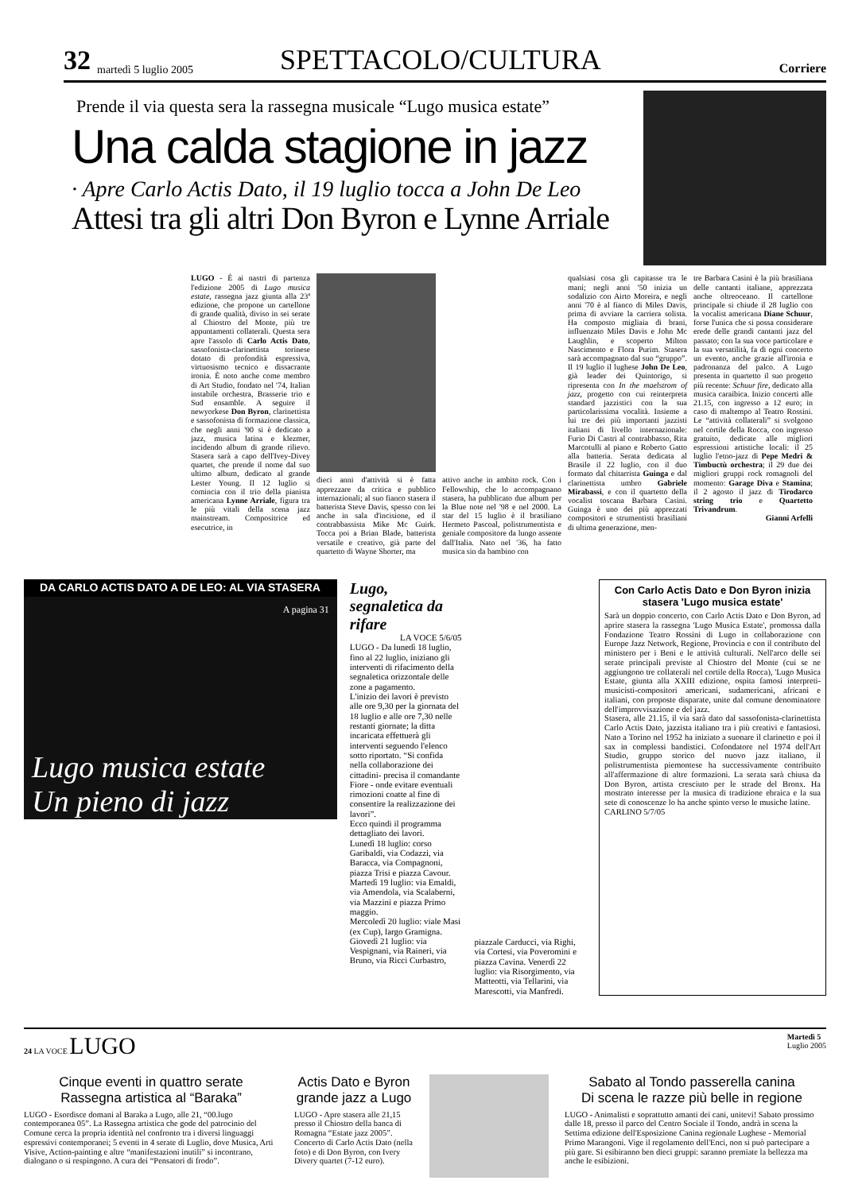32 martedì 5 luglio 2005 SPETTACOLO/CULTURA Corriere
Prende il via questa sera la rassegna musicale “Lugo musica estate”
Una calda stagione in jazz
· Apre Carlo Actis Dato, il 19 luglio tocca a John De Leo
Attesi tra gli altri Don Byron e Lynne Arriale
LUGO - È ai nastri di partenza l'edizione 2005 di Lugo musica estate, rassegna jazz giunta alla 23ª edizione, che propone un cartellone di grande qualità, diviso in sei serate al Chiostro del Monte, più tre appuntamenti collaterali. Questa sera apre l'assolo di Carlo Actis Dato, sassofonista-clarinettista torinese dotato di profondità espressiva, virtuosismo tecnico e dissacrante ironia. È noto anche come membro di Art Studio, fondato nel '74, Italian instabile orchestra, Brasserie trio e Sud ensamble. A seguire il newyorkese Don Byron, clarinettista e sassofonista di formazione classica, che negli anni '90 si è dedicato a jazz, musica latina e klezmer, incidendo album di grande rilievo. Stasera sarà a capo dell'Ivey-Divey quartet, che prende il nome dal suo ultimo album, dedicato al grande Lester Young. Il 12 luglio si comincia con il trio della pianista americana Lynne Arriale, figura tra le più vitali della scena jazz mainstream. Compositrice ed esecutrice, in
dieci anni d'attività si è fatta apprezzare da critica e pubblico internazionali; al suo fianco stasera il batterista Steve Davis, spesso con lei anche in sala d'incisione, ed il contrabbassista Mike Mc Guirk. Tocca poi a Brian Blade, batterista versatile e creativo, già parte del quartetto di Wayne Shorter, ma
attivo anche in ambito rock. Con i Fellowship, che lo accompagnano stasera, ha pubblicato due album per la Blue note nel '98 e nel 2000. La star del 15 luglio è il brasiliano Hermeto Pascoal, polistrumentista e geniale compositore da lungo assente dall'Italia. Nato nel '36, ha fatto musica sin da bambino con
qualsiasi cosa gli capitasse tra le mani; negli anni '50 inizia un sodalizio con Airto Moreira, e negli anni '70 è al fianco di Miles Davis, prima di avviare la carriera solista. Ha composto migliaia di brani, influenzato Miles Davis e John Mc Laughlin, e scoperto Milton Nascimento e Flora Purim. Stasera sarà accompagnato dal suo “gruppo”. Il 19 luglio il lughese John De Leo, già leader dei Quintorigo, si ripresenta con In the maelstrom of jazz, progetto con cui reinterpreta standard jazzistici con la sua particolarissima vocalità. Insieme a lui tre dei più importanti jazzisti italiani di livello internazionale: Furio Di Castri al contrabbasso, Rita Marcotulli al piano e Roberto Gatto alla batteria. Serata dedicata al Brasile il 22 luglio, con il duo formato dal chitarrista Guinga e dal clarinettista umbro Gabriele Mirabassi, e con il quartetto della vocalist toscana Barbara Casini. Guinga è uno dei più apprezzati compositori e strumentisti brasiliani di ultima generazione, men-
tre Barbara Casini è la più brasiliana delle cantanti italiane, apprezzata anche oltreoceano. Il cartellone principale si chiude il 28 luglio con la vocalist americana Diane Schuur, forse l'unica che si possa considerare erede delle grandi cantanti jazz del passato; con la sua voce particolare e la sua versatilità, fa di ogni concerto un evento, anche grazie all'ironia e padronanza del palco. A Lugo presenta in quartetto il suo progetto più recente: Schuur fire, dedicato alla musica caraibica. Inizio concerti alle 21.15, con ingresso a 12 euro; in caso di maltempo al Teatro Rossini. Le “attività collaterali” si svolgono nel cortile della Rocca, con ingresso gratuito, dedicate alle migliori espressioni artistiche locali: il 25 luglio l'etno-jazz di Pepe Medri & Timbuctù orchestra; il 29 due dei migliori gruppi rock romagnoli del momento: Garage Diva e Stamina; il 2 agosto il jazz di Tirodarco string trio e Quartetto Trivandrum.
Gianni Arfelli
DA CARLO ACTIS DATO A DE LEO: AL VIA STASERA
A pagina 31
Lugo musica estate
Un pieno di jazz
Lugo, segnaletica da rifare
LA VOCE 5/6/05
LUGO - Da lunedì 18 luglio, fino al 22 luglio, iniziano gli interventi di rifacimento della segnaletica orizzontale delle zone a pagamento.
L'inizio dei lavori è previsto alle ore 9,30 per la giornata del 18 luglio e alle ore 7,30 nelle restanti giornate; la ditta incaricata effettuerà gli interventi seguendo l'elenco sotto riportato. “Si confida nella collaborazione dei cittadini- precisa il comandante Fiore - onde evitare eventuali rimozioni coatte al fine di consentire la realizzazione dei lavori”.
Ecco quindi il programma dettagliato dei lavori.
Lunedì 18 luglio: corso Garibaldi, via Codazzi, via Baracca, via Compagnoni, piazza Trisi e piazza Cavour.
Martedì 19 luglio: via Emaldi, via Amendola, via Scalaberni, via Mazzini e piazza Primo maggio.
Mercoledì 20 luglio: viale Masi (ex Cup), largo Gramigna.
Giovedì 21 luglio: via Vespignani, via Raineri, via Bruno, via Ricci Curbastro,
piazzale Carducci, via Righi, via Cortesi, via Poveromini e piazza Cavina. Venerdì 22 luglio: via Risorgimento, via Matteotti, via Tellarini, via Marescotti, via Manfredi.
Con Carlo Actis Dato e Don Byron inizia stasera 'Lugo musica estate'
Sarà un doppio concerto, con Carlo Actis Dato e Don Byron, ad aprire stasera la rassegna 'Lugo Musica Estate', promossa dalla Fondazione Teatro Rossini di Lugo in collaborazione con Europe Jazz Network, Regione, Provincia e con il contributo del ministero per i Beni e le attività culturali. Nell'arco delle sei serate principali previste al Chiostro del Monte (cui se ne aggiungono tre collaterali nel cortile della Rocca), 'Lugo Musica Estate, giunta alla XXIII edizione, ospita famosi interpreti-musicisti-compositori americani, sudamericani, africani e italiani, con proposte disparate, unite dal comune denominatore dell'improvvisazione e del jazz.
Stasera, alle 21.15, il via sarà dato dal sassofonista-clarinettista Carlo Actis Dato, jazzista italiano tra i più creativi e fantasiosi. Nato a Torino nel 1952 ha iniziato a suonare il clarinetto e poi il sax in complessi bandistici. Cofondatore nel 1974 dell'Art Studio, gruppo storico del nuovo jazz italiano, il polistrumentista piemontese ha successivamente contribuito all'affermazione di altre formazioni. La serata sarà chiusa da Don Byron, artista cresciuto per le strade del Bronx. Ha mostrato interesse per la musica di tradizione ebraica e la sua sete di conoscenze lo ha anche spinto verso le musiche latine.
CARLINO 5/7/05
24 LA VOCE LUGO
Martedì 5
Luglio 2005
Cinque eventi in quattro serate
Rassegna artistica al “Baraka”
LUGO - Esordisce domani al Baraka a Lugo, alle 21, “00.lugo contemporanea 05”. La Rassegna artistica che gode del patrocinio del Comune cerca la propria identità nel confronto tra i diversi linguaggi espressivi contemporanei; 5 eventi in 4 serate di Luglio, dove Musica, Arti Visive, Action-painting e altre “manifestazioni inutili” si incontrano, dialogano o si respingono. A cura dei “Pensatori di frodo”.
Actis Dato e Byron grande jazz a Lugo
LUGO - Apre stasera alle 21,15 presso il Chiostro della banca di Romagna “Estate jazz 2005”. Concerto di Carlo Actis Dato (nella foto) e di Don Byron, con Ivery Divery quartet (7-12 euro).
Sabato al Tondo passerella canina
Di scena le razze più belle in regione
LUGO - Animalisti e soprattutto amanti dei cani, unitevi! Sabato prossimo dalle 18, presso il parco del Centro Sociale il Tondo, andrà in scena la Settima edizione dell'Esposizione Canina regionale Lughese - Memorial Primo Marangoni. Vige il regolamento dell'Enci, non si può partecipare a più gare. Si esibiranno ben dieci gruppi: saranno premiate la bellezza ma anche le esibizioni.